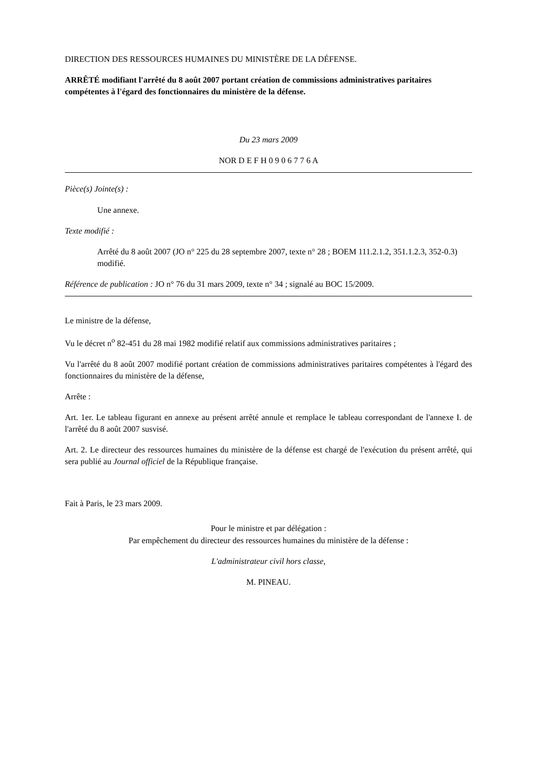DIRECTION DES RESSOURCES HUMAINES DU MINISTÈRE DE LA DÉFENSE.
ARRÊTÉ modifiant l'arrêté du 8 août 2007 portant création de commissions administratives paritaires compétentes à l'égard des fonctionnaires du ministère de la défense.
Du 23 mars 2009
NOR D E F H 0 9 0 6 7 7 6 A
Pièce(s) Jointe(s) :
Une annexe.
Texte modifié :
Arrêté du 8 août 2007 (JO n° 225 du 28 septembre 2007, texte n° 28 ; BOEM 111.2.1.2, 351.1.2.3, 352-0.3) modifié.
Référence de publication : JO n° 76 du 31 mars 2009, texte n° 34 ; signalé au BOC 15/2009.
Le ministre de la défense,
Vu le décret n<sup>o</sup> 82-451 du 28 mai 1982 modifié relatif aux commissions administratives paritaires ;
Vu l'arrêté du 8 août 2007 modifié portant création de commissions administratives paritaires compétentes à l'égard des fonctionnaires du ministère de la défense,
Arrête :
Art. 1er. Le tableau figurant en annexe au présent arrêté annule et remplace le tableau correspondant de l'annexe I. de l'arrêté du 8 août 2007 susvisé.
Art. 2. Le directeur des ressources humaines du ministère de la défense est chargé de l'exécution du présent arrêté, qui sera publié au Journal officiel de la République française.
Fait à Paris, le 23 mars 2009.
Pour le ministre et par délégation :
Par empêchement du directeur des ressources humaines du ministère de la défense :
L'administrateur civil hors classe,
M. PINEAU.